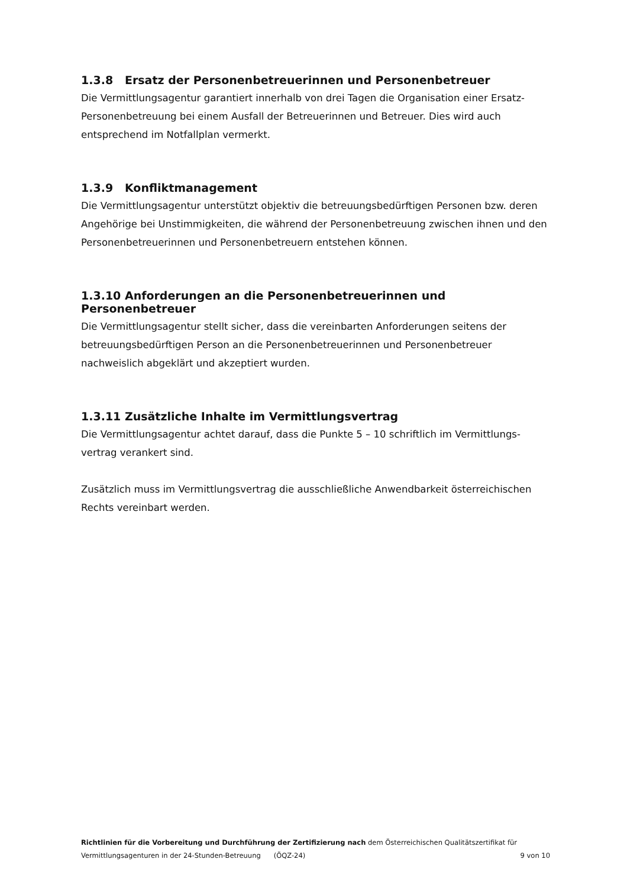1.3.8 Ersatz der Personenbetreuerinnen und Personenbetreuer
Die Vermittlungsagentur garantiert innerhalb von drei Tagen die Organisation einer Ersatz-Personenbetreuung bei einem Ausfall der Betreuerinnen und Betreuer. Dies wird auch entsprechend im Notfallplan vermerkt.
1.3.9 Konfliktmanagement
Die Vermittlungsagentur unterstützt objektiv die betreuungsbedürftigen Personen bzw. deren Angehörige bei Unstimmigkeiten, die während der Personenbetreuung zwischen ihnen und den Personenbetreuerinnen und Personenbetreuern entstehen können.
1.3.10 Anforderungen an die Personenbetreuerinnen und Personenbetreuer
Die Vermittlungsagentur stellt sicher, dass die vereinbarten Anforderungen seitens der betreuungsbedürftigen Person an die Personenbetreuerinnen und Personenbetreuer nachweislich abgeklärt und akzeptiert wurden.
1.3.11 Zusätzliche Inhalte im Vermittlungsvertrag
Die Vermittlungsagentur achtet darauf, dass die Punkte 5 – 10 schriftlich im Vermittlungs-vertrag verankert sind.
Zusätzlich muss im Vermittlungsvertrag die ausschließliche Anwendbarkeit österreichischen Rechts vereinbart werden.
Richtlinien für die Vorbereitung und Durchführung der Zertifizierung nach dem Österreichischen Qualitätszertifikat für
Vermittlungsagenturen in der 24-Stunden-Betreuung (ÖQZ-24) 9 von 10